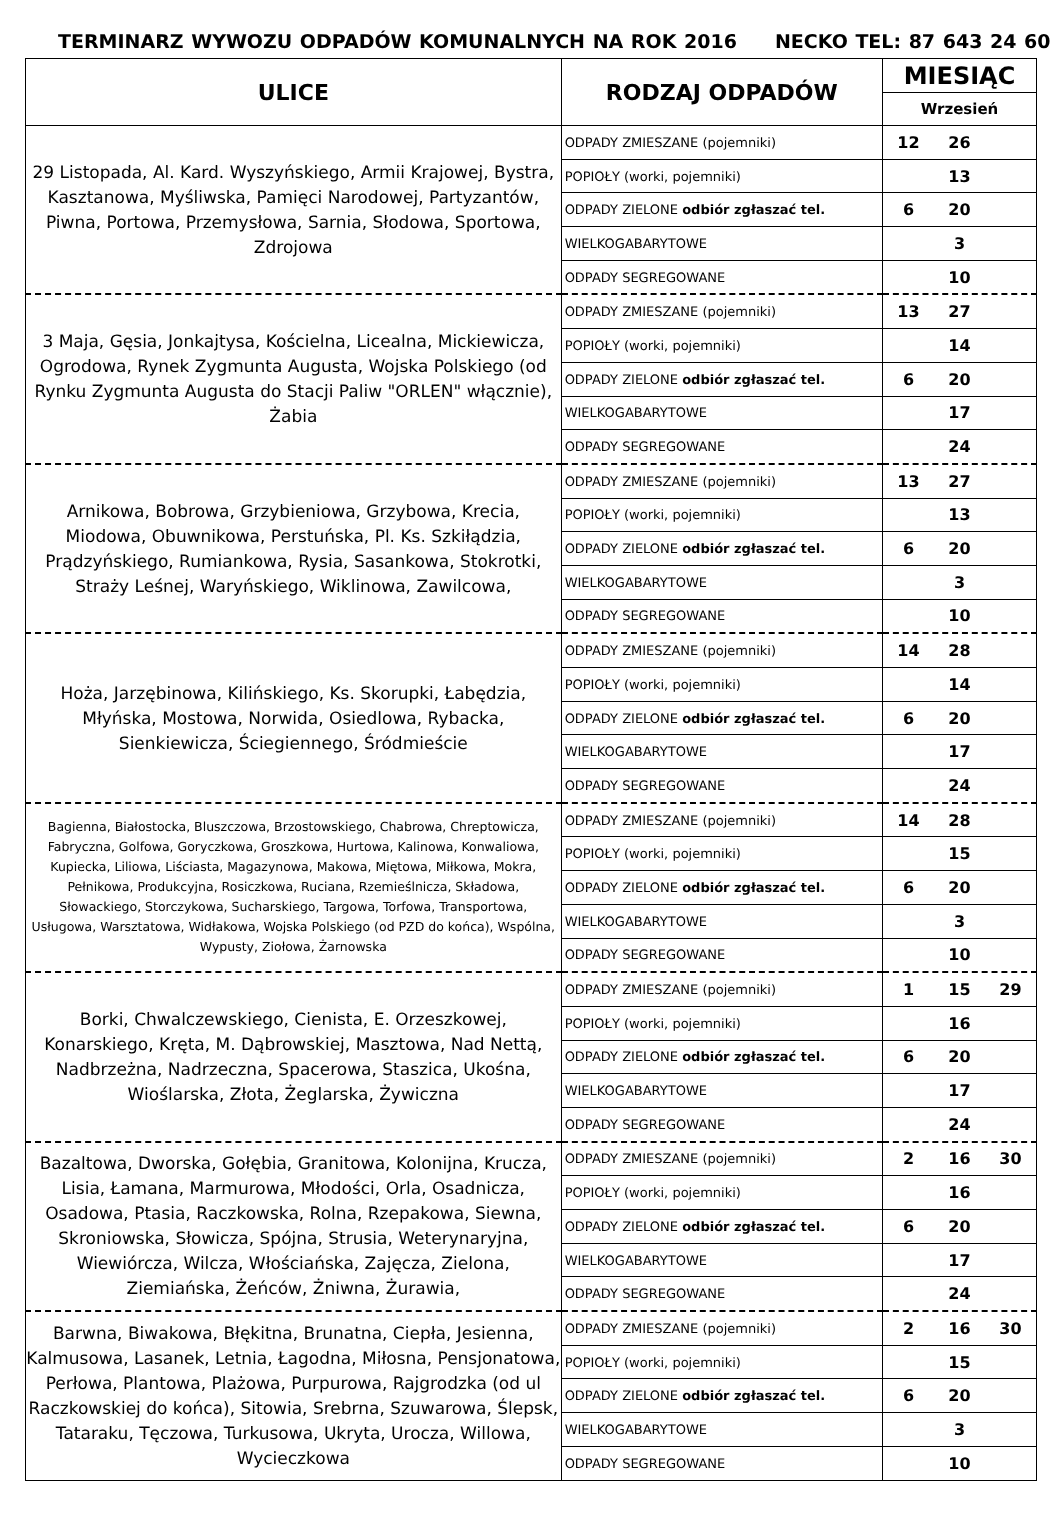TERMINARZ WYWOZU ODPADÓW KOMUNALNYCH NA ROK 2016 NECKO TEL: 87 643 24 60
| ULICE | RODZAJ ODPADÓW | MIESIĄC |
| --- | --- | --- |
| | | Wrzesień |
| 29 Listopada, Al. Kard. Wyszyńskiego, Armii Krajowej, Bystra, Kasztanowa, Myśliwska, Pamięci Narodowej, Partyzantów, Piwna, Portowa, Przemysłowa, Sarnia, Słodowa, Sportowa, Zdrojowa | ODPADY ZMIESZANE (pojemniki) | 12 26 |
| | POPIOŁY (worki, pojemniki) | 13 |
| | ODPADY ZIELONE odbiór zgłaszać tel. | 6 20 |
| | WIELKOGABARYTOWE | 3 |
| | ODPADY SEGREGOWANE | 10 |
| 3 Maja, Gęsia, Jonkajtysa, Kościelna, Licealna, Mickiewicza, Ogrodowa, Rynek Zygmunta Augusta, Wojska Polskiego (od Rynku Zygmunta Augusta do Stacji Paliw "ORLEN" włącznie), Żabia | ODPADY ZMIESZANE (pojemniki) | 13 27 |
| | POPIOŁY (worki, pojemniki) | 14 |
| | ODPADY ZIELONE odbiór zgłaszać tel. | 6 20 |
| | WIELKOGABARYTOWE | 17 |
| | ODPADY SEGREGOWANE | 24 |
| Arnikowa, Bobrowa, Grzybieniowa, Grzybowa, Krecia, Miodowa, Obuwnikowa, Perstuńska, Pl. Ks. Szkiłądzia, Prądzyńskiego, Rumiankowa, Rysia, Sasankowa, Stokrotki, Straży Leśnej, Waryńskiego, Wiklinowa, Zawilcowa, | ODPADY ZMIESZANE (pojemniki) | 13 27 |
| | POPIOŁY (worki, pojemniki) | 13 |
| | ODPADY ZIELONE odbiór zgłaszać tel. | 6 20 |
| | WIELKOGABARYTOWE | 3 |
| | ODPADY SEGREGOWANE | 10 |
| Hoża, Jarzębinowa, Kilińskiego, Ks. Skorupki, Łabędzia, Młyńska, Mostowa, Norwida, Osiedlowa, Rybacka, Sienkiewicza, Ściegiennego, Śródmieście | ODPADY ZMIESZANE (pojemniki) | 14 28 |
| | POPIOŁY (worki, pojemniki) | 14 |
| | ODPADY ZIELONE odbiór zgłaszać tel. | 6 20 |
| | WIELKOGABARYTOWE | 17 |
| | ODPADY SEGREGOWANE | 24 |
| Bagienna, Białostocka, Bluszczowa, Brzostowskiego, Chabrowa, Chreptowicza, Fabryczna, Golfowa, Goryczkowa, Groszkowa, Hurtowa, Kalinowa, Konwaliowa, Kupiecka, Liliowa, Liściasta, Magazynowa, Makowa, Miętowa, Miłkowa, Mokra, Pełnikowa, Produkcyjna, Rosiczkowa, Ruciana, Rzemieślnicza, Składowa, Słowackiego, Storczykowa, Sucharskiego, Targowa, Torfowa, Transportowa, Usługowa, Warsztatowa, Widłakowa, Wojska Polskiego (od PZD do końca), Wspólna, Wypusty, Ziołowa, Żarnowska | ODPADY ZMIESZANE (pojemniki) | 14 28 |
| | POPIOŁY (worki, pojemniki) | 15 |
| | ODPADY ZIELONE odbiór zgłaszać tel. | 6 20 |
| | WIELKOGABARYTOWE | 3 |
| | ODPADY SEGREGOWANE | 10 |
| Borki, Chwalczewskiego, Cienista, E. Orzeszkowej, Konarskiego, Kręta, M. Dąbrowskiej, Masztowa, Nad Nettą, Nadbrzeżna, Nadrzeczna, Spacerowa, Staszica, Ukośna, Wioślarska, Złota, Żeglarska, Żywiczna | ODPADY ZMIESZANE (pojemniki) | 1 15 29 |
| | POPIOŁY (worki, pojemniki) | 16 |
| | ODPADY ZIELONE odbiór zgłaszać tel. | 6 20 |
| | WIELKOGABARYTOWE | 17 |
| | ODPADY SEGREGOWANE | 24 |
| Bazaltowa, Dworska, Gołębia, Granitowa, Kolonijna, Krucza, Lisia, Łamana, Marmurowa, Młodości, Orla, Osadnicza, Osadowa, Ptasia, Raczkowska, Rolna, Rzepakowa, Siewna, Skroniowska, Słowicza, Spójna, Strusia, Weterynaryjna, Wiewiórcza, Wilcza, Włościańska, Zajęcza, Zielona, Ziemiańska, Żeńców, Żniwna, Żurawia, | ODPADY ZMIESZANE (pojemniki) | 2 16 30 |
| | POPIOŁY (worki, pojemniki) | 16 |
| | ODPADY ZIELONE odbiór zgłaszać tel. | 6 20 |
| | WIELKOGABARYTOWE | 17 |
| | ODPADY SEGREGOWANE | 24 |
| Barwna, Biwakowa, Błękitna, Brunatna, Ciepła, Jesienna, Kalmusowa, Lasanek, Letnia, Łagodna, Miłosna, Pensjonatowa, Perłowa, Plantowa, Plażowa, Purpurowa, Rajgrodzka (od ul Raczkowskiej do końca), Sitowia, Srebrna, Szuwarowa, Ślepsk, Tataraku, Tęczowa, Turkusowa, Ukryta, Urocza, Willowa, Wycieczkowa | ODPADY ZMIESZANE (pojemniki) | 2 16 30 |
| | POPIOŁY (worki, pojemniki) | 15 |
| | ODPADY ZIELONE odbiór zgłaszać tel. | 6 20 |
| | WIELKOGABARYTOWE | 3 |
| | ODPADY SEGREGOWANE | 10 |